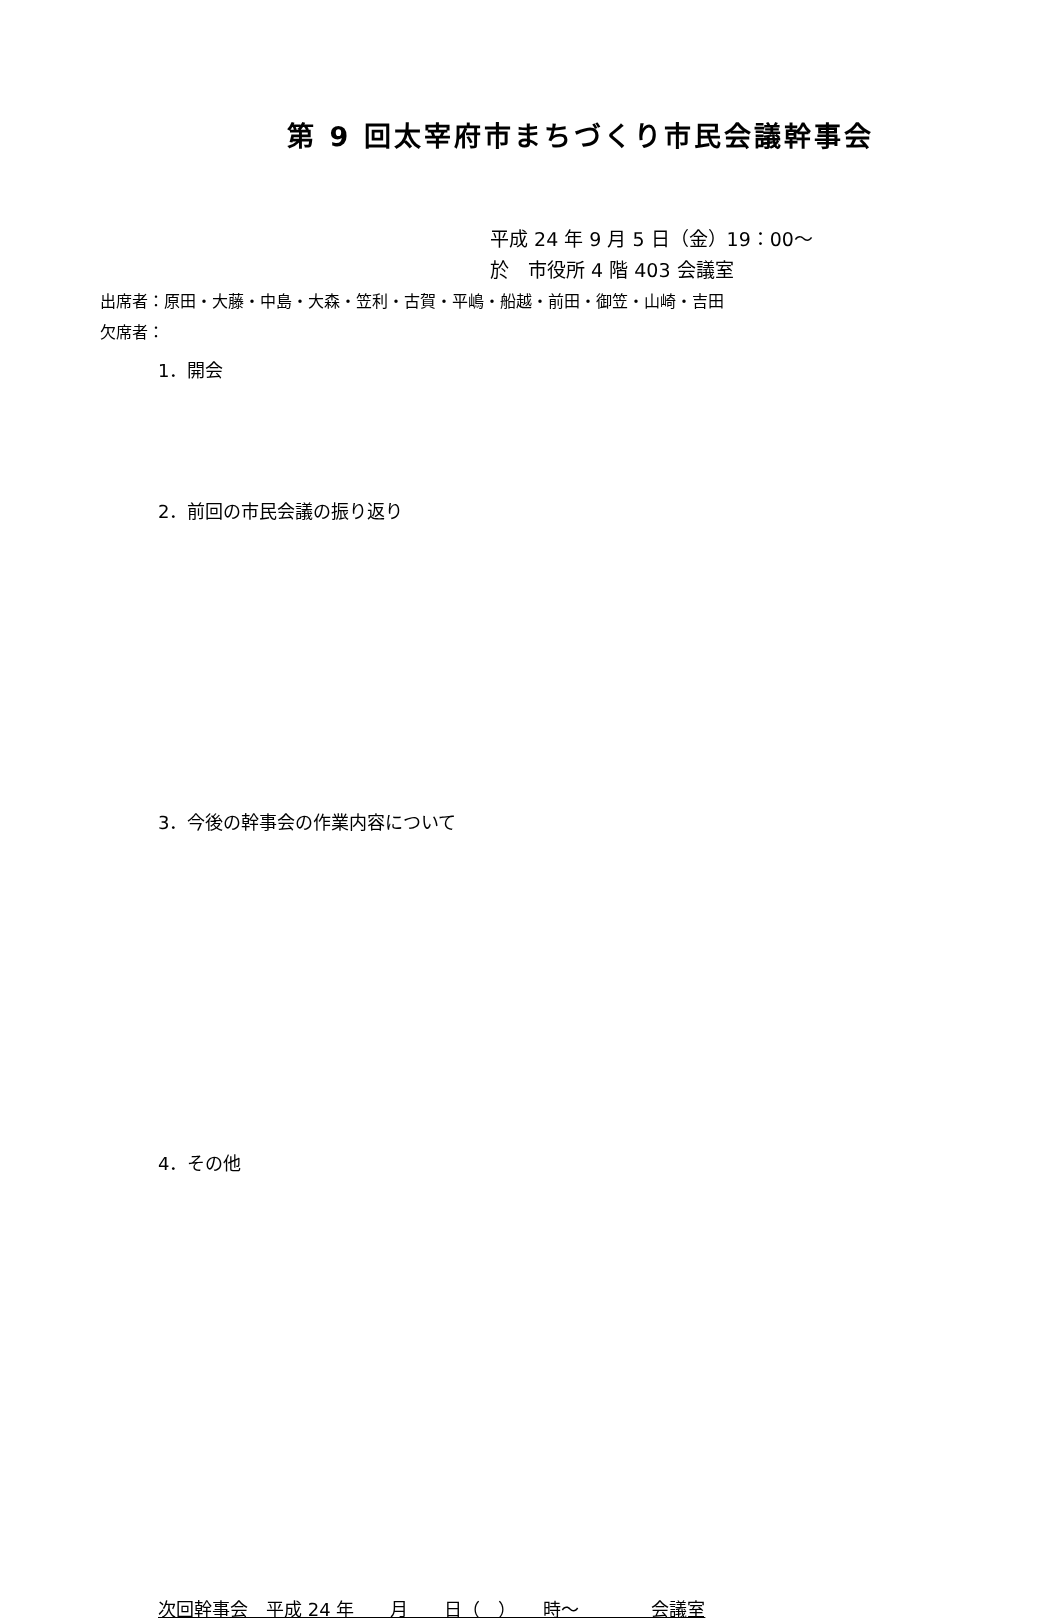第 9 回太宰府市まちづくり市民会議幹事会
平成 24 年 9 月 5 日（金）19：00～
於　市役所 4 階 403 会議室
出席者：原田・大藤・中島・大森・笠利・古賀・平嶋・船越・前田・御笠・山崎・吉田
欠席者：
1．開会
2．前回の市民会議の振り返り
3．今後の幹事会の作業内容について
4．その他
次回幹事会　平成 24 年　　月　　日（　）　　時～　　　　会議室